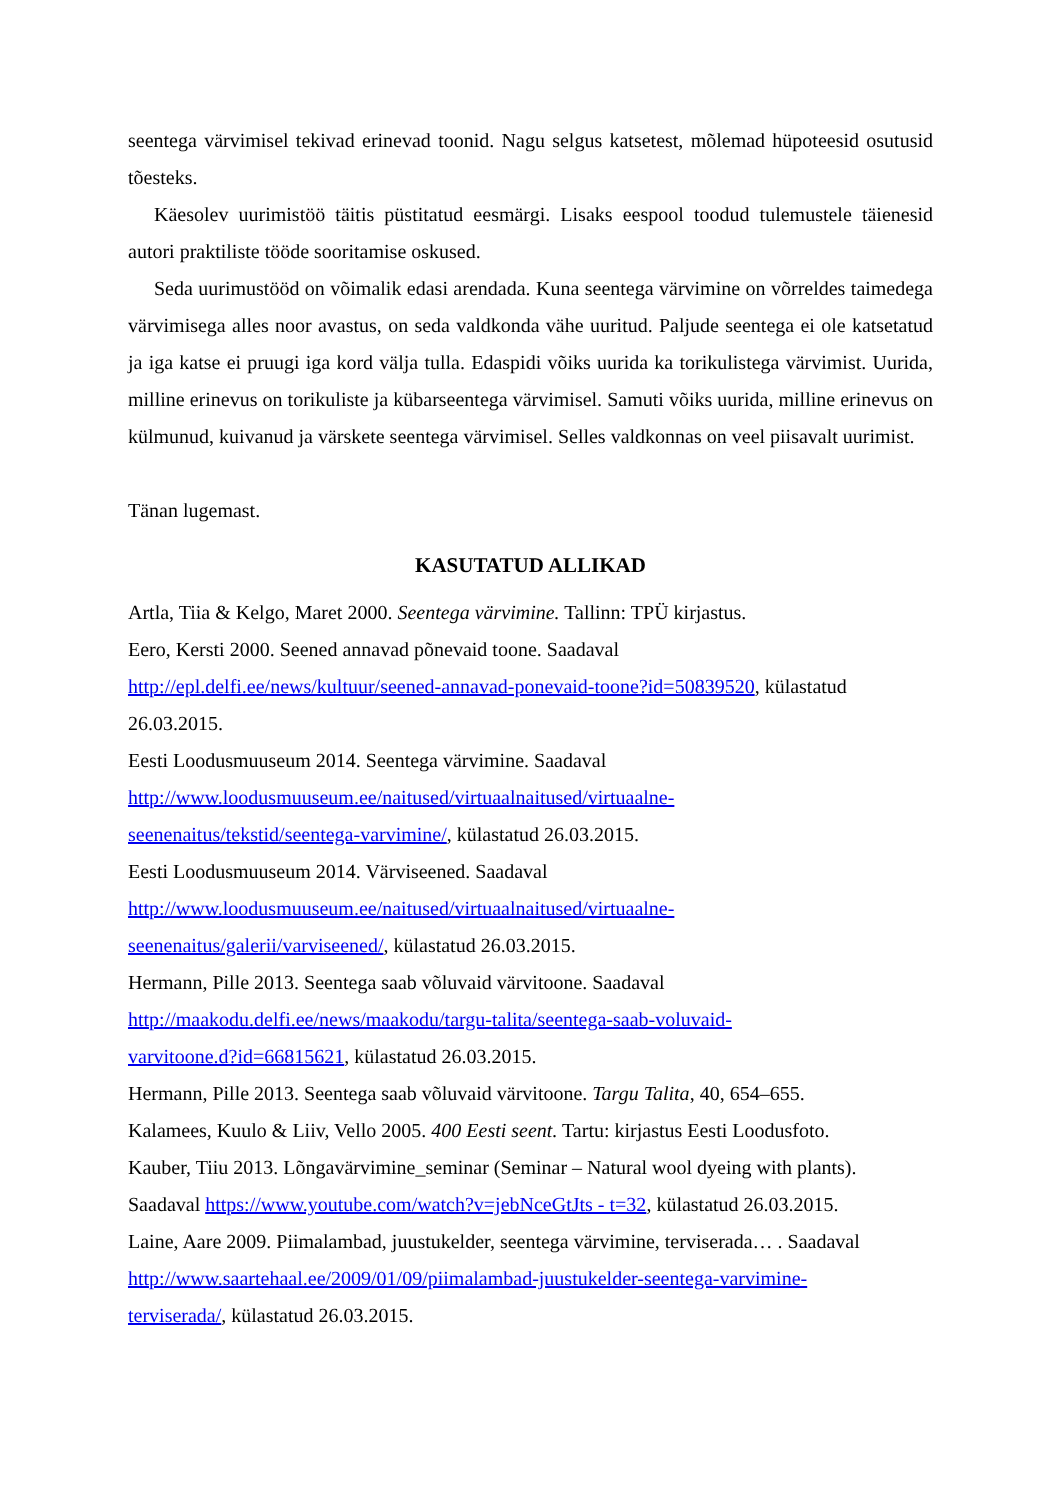seentega värvimisel tekivad erinevad toonid. Nagu selgus katsetest, mõlemad hüpoteesid osutusid tõesteks.
Käesolev uurimistöö täitis püstitatud eesmärgi. Lisaks eespool toodud tulemustele täienesid autori praktiliste tööde sooritamise oskused.
Seda uurimustööd on võimalik edasi arendada. Kuna seentega värvimine on võrreldes taimedega värvimisega alles noor avastus, on seda valdkonda vähe uuritud. Paljude seentega ei ole katsetatud ja iga katse ei pruugi iga kord välja tulla. Edaspidi võiks uurida ka torikulistega värvimist. Uurida, milline erinevus on torikuliste ja kübarseentega värvimisel. Samuti võiks uurida, milline erinevus on külmunud, kuivanud ja värskete seentega värvimisel. Selles valdkonnas on veel piisavalt uurimist.
Tänan lugemast.
KASUTATUD ALLIKAD
Artla, Tiia & Kelgo, Maret 2000. Seentega värvimine. Tallinn: TPÜ kirjastus.
Eero, Kersti 2000. Seened annavad põnevaid toone. Saadaval
http://epl.delfi.ee/news/kultuur/seened-annavad-ponevaid-toone?id=50839520, külastatud 26.03.2015.
Eesti Loodusmuuseum 2014. Seentega värvimine. Saadaval
http://www.loodusmuuseum.ee/naitused/virtuaalnaitused/virtuaalne-
seenenaitus/tekstid/seentega-varvimine/, külastatud 26.03.2015.
Eesti Loodusmuuseum 2014. Värviseened. Saadaval
http://www.loodusmuuseum.ee/naitused/virtuaalnaitused/virtuaalne-
seenenaitus/galerii/varviseened/, külastatud 26.03.2015.
Hermann, Pille 2013. Seentega saab võluvaid värvitoone. Saadaval
http://maakodu.delfi.ee/news/maakodu/targu-talita/seentega-saab-voluvaid-
varvitoone.d?id=66815621, külastatud 26.03.2015.
Hermann, Pille 2013. Seentega saab võluvaid värvitoone. Targu Talita, 40, 654–655.
Kalamees, Kuulo & Liiv, Vello 2005. 400 Eesti seent. Tartu: kirjastus Eesti Loodusfoto.
Kauber, Tiiu 2013. Lõngavärvimine_seminar (Seminar – Natural wool dyeing with plants).
Saadaval https://www.youtube.com/watch?v=jebNceGtJts - t=32, külastatud 26.03.2015.
Laine, Aare 2009. Piimalambad, juustukelder, seentega värvimine, terviserada… . Saadaval
http://www.saartehaal.ee/2009/01/09/piimalambad-juustukelder-seentega-varvimine-
terviserada/, külastatud 26.03.2015.